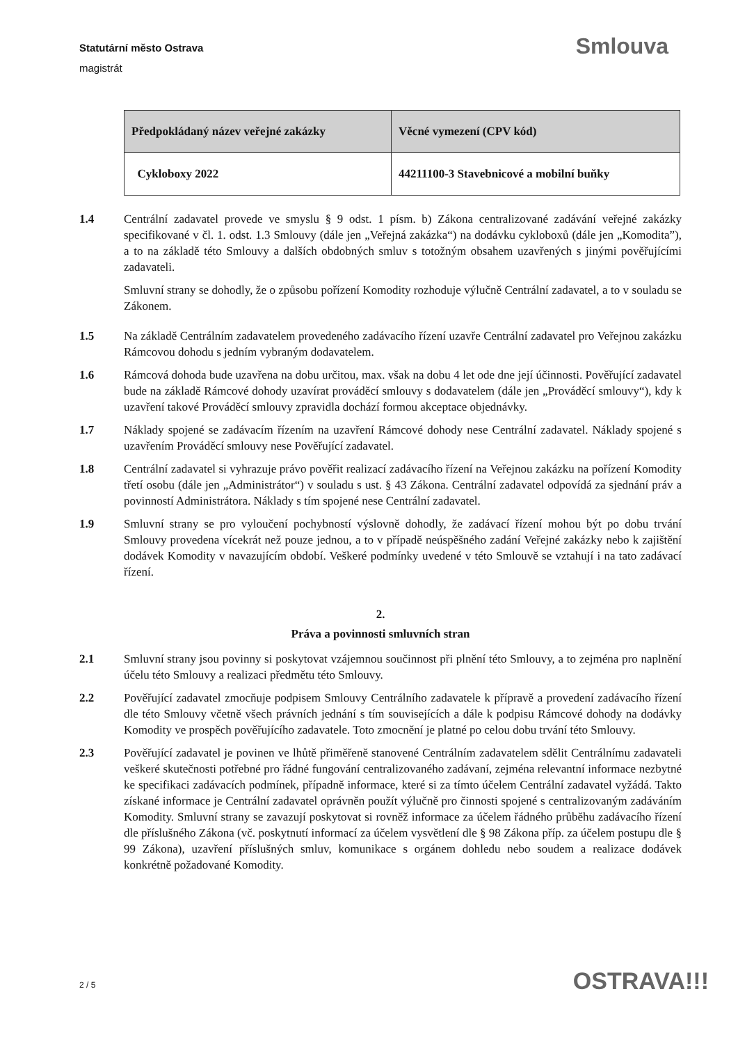Statutární město Ostrava
magistrát
Smlouva
| Předpokládaný název veřejné zakázky | Věcné vymezení (CPV kód) |
| --- | --- |
| Cykloboxy 2022 | 44211100-3 Stavebnicové a mobilní buňky |
1.4 Centrální zadavatel provede ve smyslu § 9 odst. 1 písm. b) Zákona centralizované zadávání veřejné zakázky specifikované v čl. 1. odst. 1.3 Smlouvy (dále jen „Veřejná zakázka“) na dodávku cykloboxů (dále jen „Komodita”), a to na základě této Smlouvy a dalších obdobných smluv s totožným obsahem uzavřených s jinými pověřujícími zadavateli.
Smluvní strany se dohodly, že o způsobu pořízení Komodity rozhoduje výlučně Centrální zadavatel, a to v souladu se Zákonem.
1.5 Na základě Centrálním zadavatelem provedeného zadávacího řízení uzavře Centrální zadavatel pro Veřejnou zakázku Rámcovou dohodu s jedním vybraným dodavatelem.
1.6 Rámcová dohoda bude uzavřena na dobu určitou, max. však na dobu 4 let ode dne její účinnosti. Pověřující zadavatel bude na základě Rámcové dohody uzavírat prováděcí smlouvy s dodavatelem (dále jen „Prováděcí smlouvy“), kdy k uzavření takové Prováděcí smlouvy zpravidla dochází formou akceptace objednávky.
1.7 Náklady spojené se zadávacím řízením na uzavření Rámcové dohody nese Centrální zadavatel. Náklady spojené s uzavřením Prováděcí smlouvy nese Pověřující zadavatel.
1.8 Centrální zadavatel si vyhrazuje právo pověřit realizací zadávacího řízení na Veřejnou zakázku na pořízení Komodity třetí osobu (dále jen „Administrátor“) v souladu s ust. § 43 Zákona. Centrální zadavatel odpovídá za sjednání práv a povinností Administrátora. Náklady s tím spojené nese Centrální zadavatel.
1.9 Smluvní strany se pro vyloučení pochybností výslovně dohodly, že zadávací řízení mohou být po dobu trvání Smlouvy provedena vícekrát než pouze jednou, a to v případě neúspěšného zadání Veřejné zakázky nebo k zajištění dodávek Komodity v navazujícím období. Veškeré podmínky uvedené v této Smlouvě se vztahují i na tato zadávací řízení.
2.
Práva a povinnosti smluvních stran
2.1 Smluvní strany jsou povinny si poskytovat vzájemnou součinnost při plnění této Smlouvy, a to zejména pro naplnění účelu této Smlouvy a realizaci předmětu této Smlouvy.
2.2 Pověřující zadavatel zmocňuje podpisem Smlouvy Centrálního zadavatele k přípravě a provedení zadávacího řízení dle této Smlouvy včetně všech právních jednání s tím souvisejících a dále k podpisu Rámcové dohody na dodávky Komodity ve prospěch pověřujícího zadavatele. Toto zmocnění je platné po celou dobu trvání této Smlouvy.
2.3 Pověřující zadavatel je povinen ve lhůtě přiměřeně stanovené Centrálním zadavatelem sdělit Centrálnímu zadavateli veškeré skutečnosti potřebné pro řádné fungování centralizovaného zadávaní, zejména relevantní informace nezbytné ke specifikaci zadávacích podmínek, případně informace, které si za tímto účelem Centrální zadavatel vyžádá. Takto získané informace je Centrální zadavatel oprávněn použít výlučně pro činnosti spojené s centralizovaným zadáváním Komodity. Smluvní strany se zavazují poskytovat si rovněž informace za účelem řádného průběhu zadávacího řízení dle příslušného Zákona (vč. poskytnutí informací za účelem vysvětlení dle § 98 Zákona příp. za účelem postupu dle § 99 Zákona), uzavření příslušných smluv, komunikace s orgánem dohledu nebo soudem a realizace dodávek konkrétně požadované Komodity.
2 / 5 OSTRAVA!!!